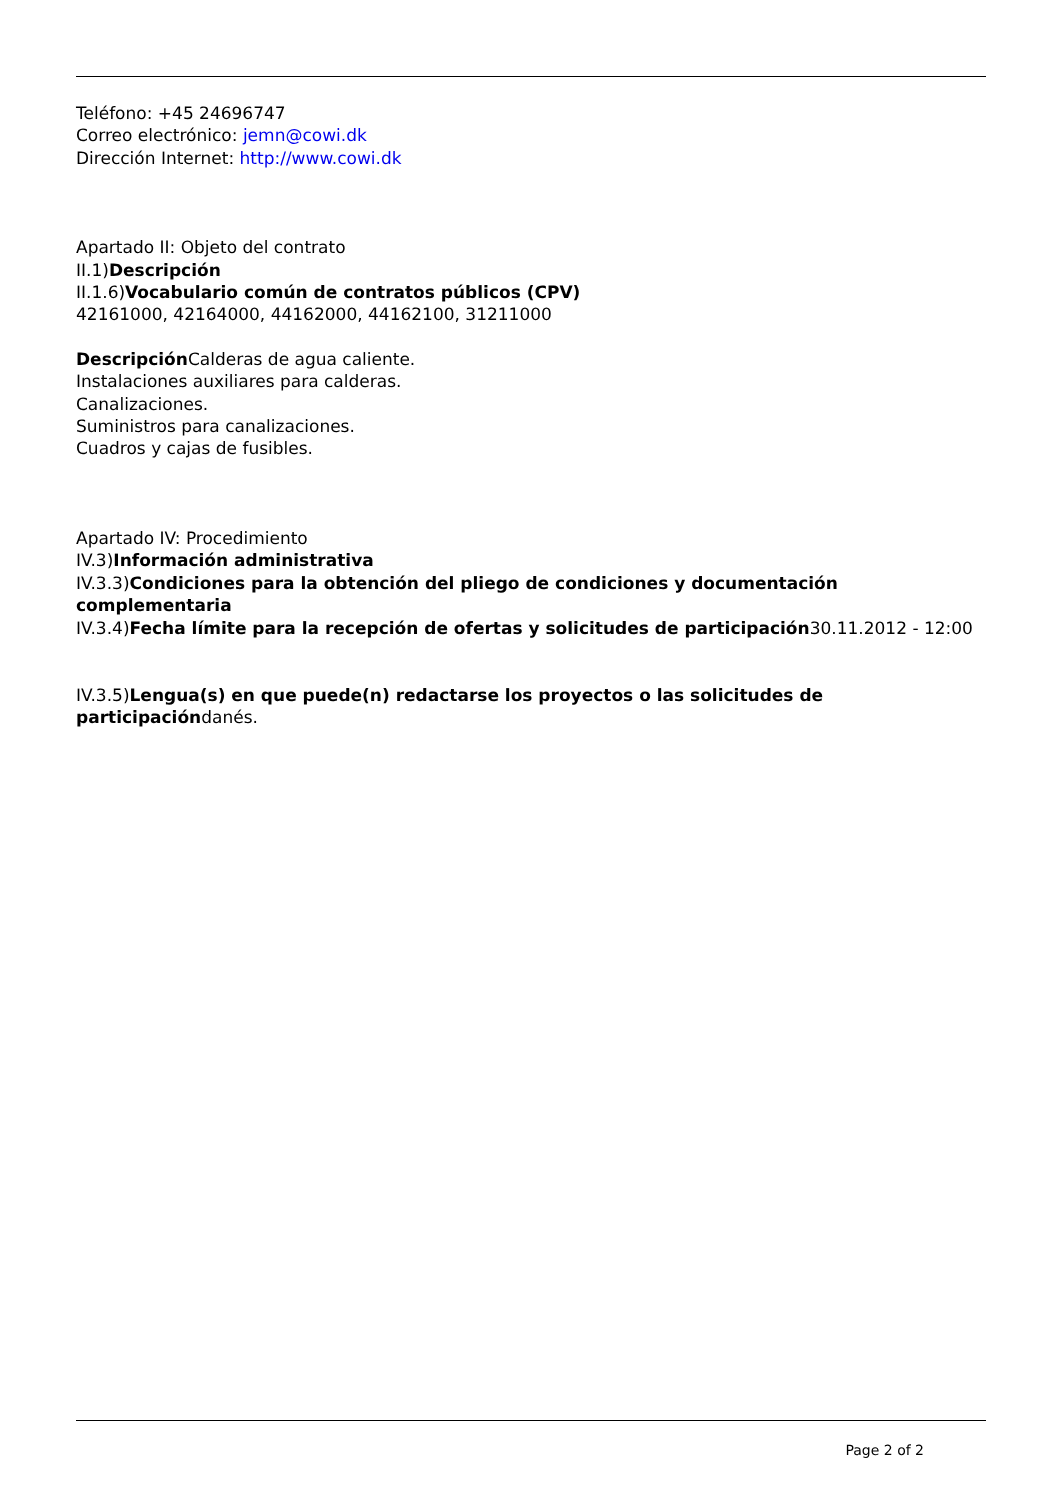Teléfono: +45 24696747
Correo electrónico: jemn@cowi.dk
Dirección Internet: http://www.cowi.dk
Apartado II: Objeto del contrato
II.1)Descripción
II.1.6)Vocabulario común de contratos públicos (CPV)
42161000, 42164000, 44162000, 44162100, 31211000
Descripción Calderas de agua caliente.
Instalaciones auxiliares para calderas.
Canalizaciones.
Suministros para canalizaciones.
Cuadros y cajas de fusibles.
Apartado IV: Procedimiento
IV.3)Información administrativa
IV.3.3)Condiciones para la obtención del pliego de condiciones y documentación complementaria
IV.3.4)Fecha límite para la recepción de ofertas y solicitudes de participación30.11.2012 - 12:00
IV.3.5)Lengua(s) en que puede(n) redactarse los proyectos o las solicitudes de participacióndanés.
Page 2 of 2